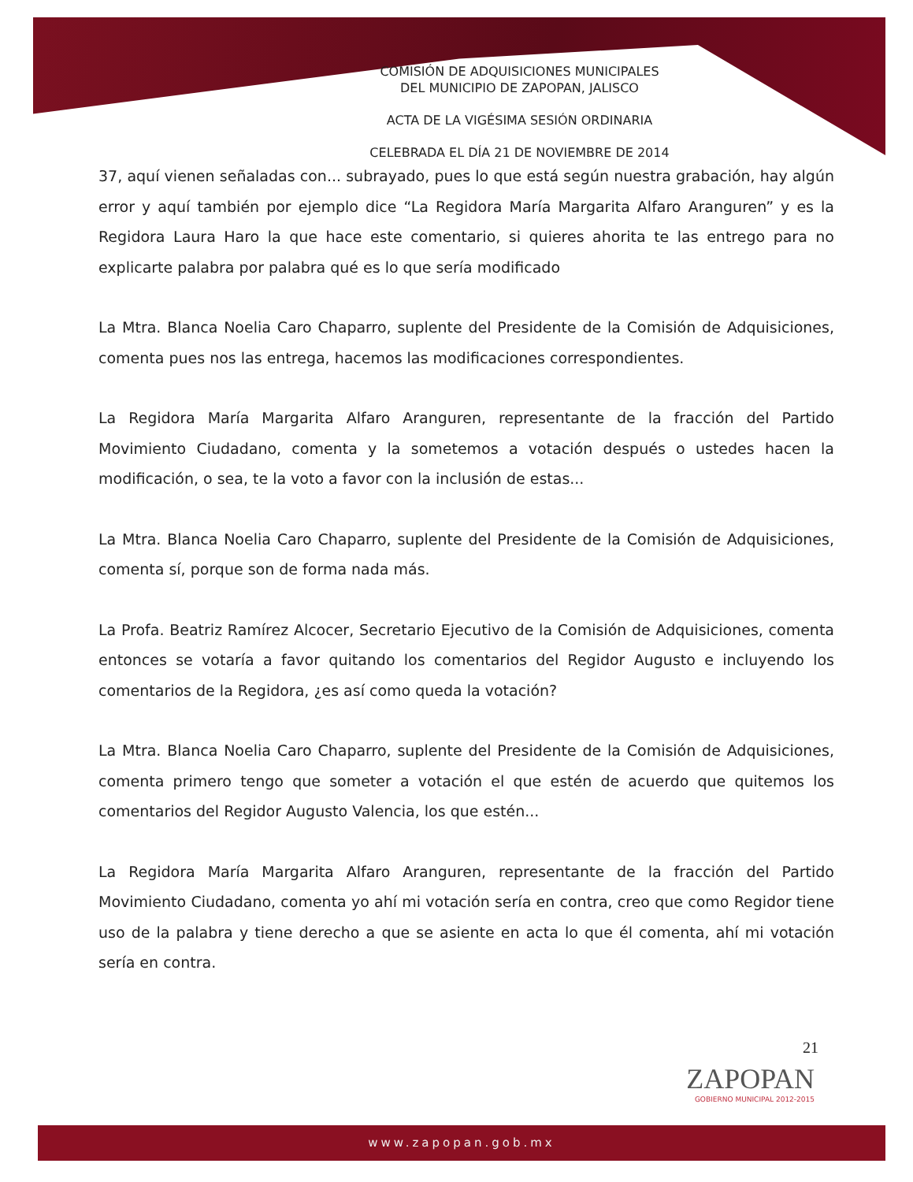COMISIÓN DE ADQUISICIONES MUNICIPALES
DEL MUNICIPIO DE ZAPOPAN, JALISCO
ACTA DE LA VIGÉSIMA SESIÓN ORDINARIA
CELEBRADA EL DÍA 21 DE NOVIEMBRE DE 2014
37, aquí vienen señaladas con... subrayado, pues lo que está según nuestra grabación, hay algún error y aquí también por ejemplo dice “La Regidora María Margarita Alfaro Aranguren” y es la Regidora Laura Haro la que hace este comentario, si quieres ahorita te las entrego para no explicarte palabra por palabra qué es lo que sería modificado
La Mtra. Blanca Noelia Caro Chaparro, suplente del Presidente de la Comisión de Adquisiciones, comenta pues nos las entrega, hacemos las modificaciones correspondientes.
La Regidora María Margarita Alfaro Aranguren, representante de la fracción del Partido Movimiento Ciudadano, comenta y la sometemos a votación después o ustedes hacen la modificación, o sea, te la voto a favor con la inclusión de estas...
La Mtra. Blanca Noelia Caro Chaparro, suplente del Presidente de la Comisión de Adquisiciones, comenta sí, porque son de forma nada más.
La Profa. Beatriz Ramírez Alcocer, Secretario Ejecutivo de la Comisión de Adquisiciones, comenta entonces se votaría a favor quitando los comentarios del Regidor Augusto e incluyendo los comentarios de la Regidora, ¿es así como queda la votación?
La Mtra. Blanca Noelia Caro Chaparro, suplente del Presidente de la Comisión de Adquisiciones, comenta primero tengo que someter a votación el que estén de acuerdo que quitemos los comentarios del Regidor Augusto Valencia, los que estén...
La Regidora María Margarita Alfaro Aranguren, representante de la fracción del Partido Movimiento Ciudadano, comenta yo ahí mi votación sería en contra, creo que como Regidor tiene uso de la palabra y tiene derecho a que se asiente en acta lo que él comenta, ahí mi votación sería en contra.
21
ZAPOPAN
GOBIERNO MUNICIPAL 2012-2015
www.zapopan.gob.mx